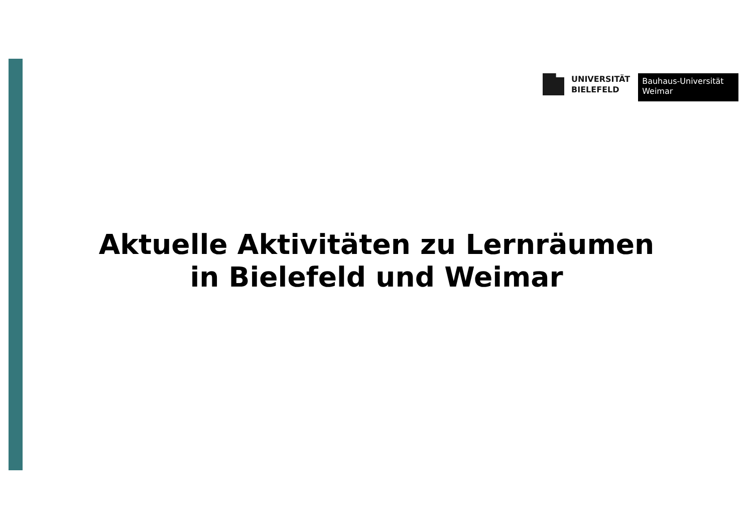UNIVERSITÄT
BIELEFELD
Bauhaus-Universität
Weimar
Aktuelle Aktivitäten zu Lernräumen
in Bielefeld und Weimar